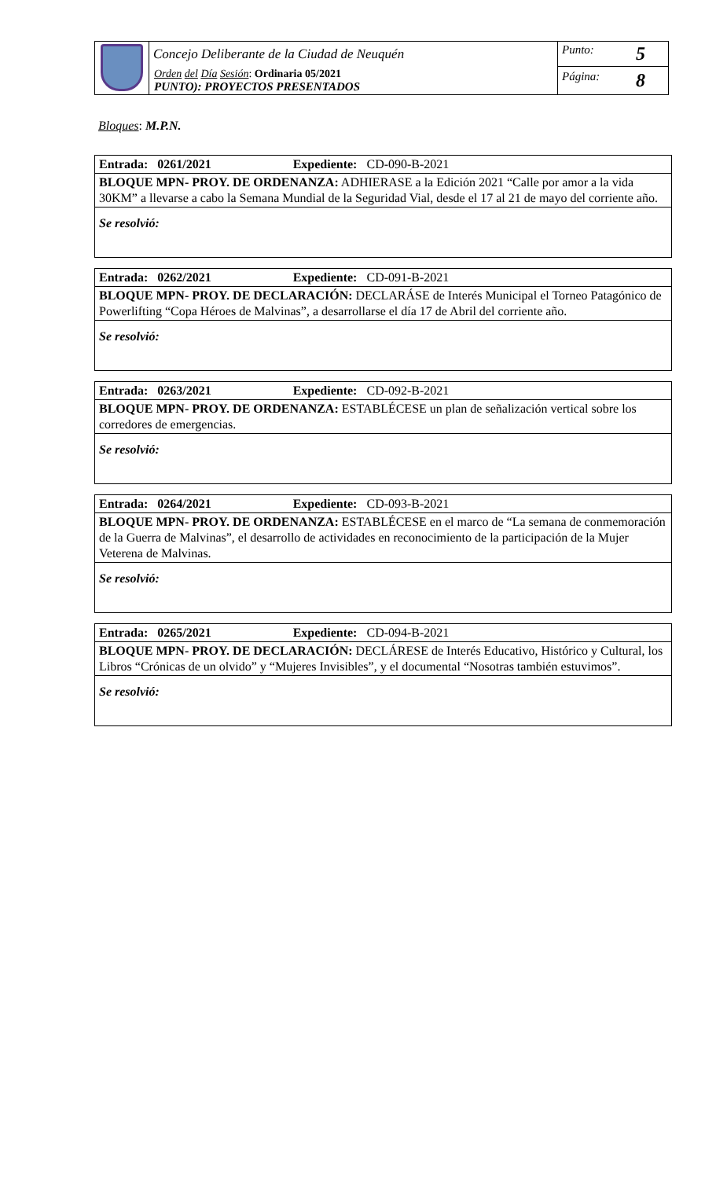| | Concejo Deliberante de la Ciudad de Neuquén | Punto: 5 |
| | Orden del Día Sesión : Ordinaria 05/2021 PUNTO): PROYECTOS PRESENTADOS | Página: 8 |
Bloques: M.P.N.
| Entrada: 0261/2021 Expediente: CD-090-B-2021 |
| BLOQUE MPN- PROY. DE ORDENANZA: ADHIERASE a la Edición 2021 “Calle por amor a la vida 30KM” a llevarse a cabo la Semana Mundial de la Seguridad Vial, desde el 17 al 21 de mayo del corriente año. |
| Se resolvió: |
| Entrada: 0262/2021 Expediente: CD-091-B-2021 |
| BLOQUE MPN- PROY. DE DECLARACIÓN: DECLARÁSE de Interés Municipal el Torneo Patagónico de Powerlifting “Copa Héroes de Malvinas”, a desarrollarse el día 17 de Abril del corriente año. |
| Se resolvió: |
| Entrada: 0263/2021 Expediente: CD-092-B-2021 |
| BLOQUE MPN- PROY. DE ORDENANZA: ESTABLÉCESE un plan de señalización vertical sobre los corredores de emergencias. |
| Se resolvió: |
| Entrada: 0264/2021 Expediente: CD-093-B-2021 |
| BLOQUE MPN- PROY. DE ORDENANZA: ESTABLÉCESE en el marco de “La semana de conmemoración de la Guerra de Malvinas”, el desarrollo de actividades en reconocimiento de la participación de la Mujer Veterena de Malvinas. |
| Se resolvió: |
| Entrada: 0265/2021 Expediente: CD-094-B-2021 |
| BLOQUE MPN- PROY. DE DECLARACIÓN: DECLÁRESE de Interés Educativo, Histórico y Cultural, los Libros “Crónicas de un olvido” y “Mujeres Invisibles”, y el documental “Nosotras también estuvimos”. |
| Se resolvió: |